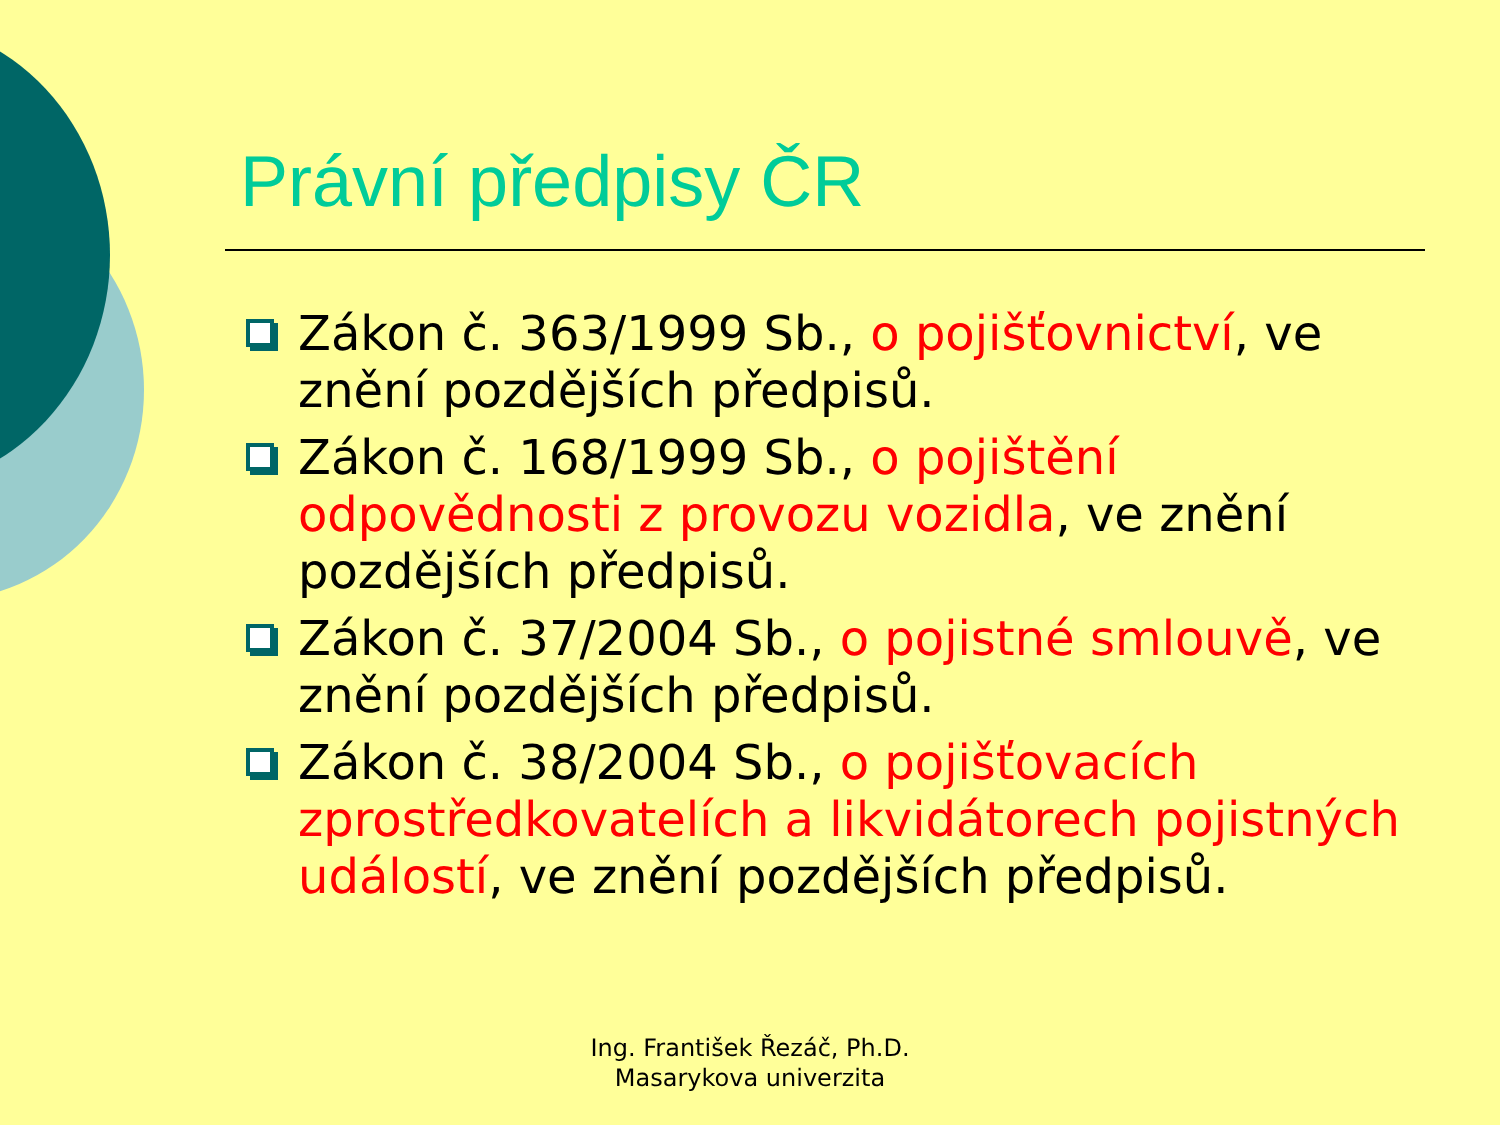Právní předpisy ČR
Zákon č. 363/1999 Sb., o pojišťovnictví, ve znění pozdějších předpisů.
Zákon č. 168/1999 Sb., o pojištění odpovědnosti z provozu vozidla, ve znění pozdějších předpisů.
Zákon č. 37/2004 Sb., o pojistné smlouvě, ve znění pozdějších předpisů.
Zákon č. 38/2004 Sb., o pojišťovacích zprostředkovatelích a likvidátorech pojistných událostí, ve znění pozdějších předpisů.
Ing. František Řezáč, Ph.D.
Masarykova univerzita